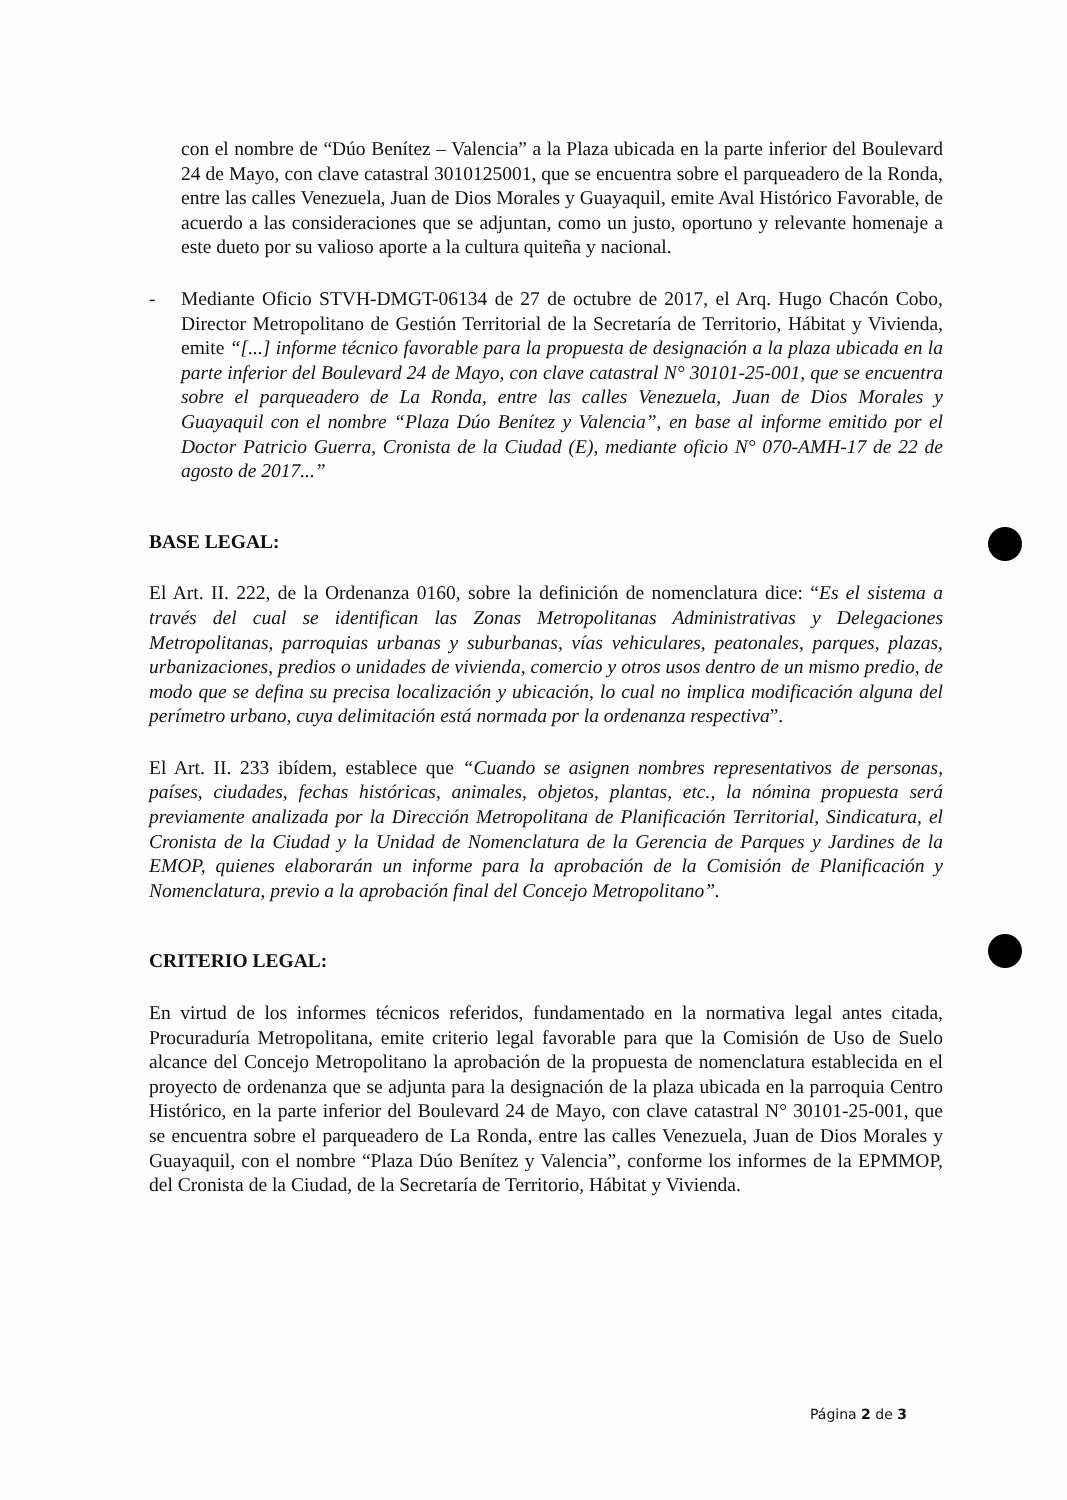con el nombre de “Dúo Benítez – Valencia” a la Plaza ubicada en la parte inferior del Boulevard 24 de Mayo, con clave catastral 3010125001, que se encuentra sobre el parqueadero de la Ronda, entre las calles Venezuela, Juan de Dios Morales y Guayaquil, emite Aval Histórico Favorable, de acuerdo a las consideraciones que se adjuntan, como un justo, oportuno y relevante homenaje a este dueto por su valioso aporte a la cultura quiteña y nacional.
- Mediante Oficio STVH-DMGT-06134 de 27 de octubre de 2017, el Arq. Hugo Chacón Cobo, Director Metropolitano de Gestión Territorial de la Secretaría de Territorio, Hábitat y Vivienda, emite “[...] informe técnico favorable para la propuesta de designación a la plaza ubicada en la parte inferior del Boulevard 24 de Mayo, con clave catastral N° 30101-25-001, que se encuentra sobre el parqueadero de La Ronda, entre las calles Venezuela, Juan de Dios Morales y Guayaquil con el nombre “Plaza Dúo Benítez y Valencia”, en base al informe emitido por el Doctor Patricio Guerra, Cronista de la Ciudad (E), mediante oficio N° 070-AMH-17 de 22 de agosto de 2017...”
BASE LEGAL:
El Art. II. 222, de la Ordenanza 0160, sobre la definición de nomenclatura dice: “Es el sistema a través del cual se identifican las Zonas Metropolitanas Administrativas y Delegaciones Metropolitanas, parroquias urbanas y suburbanas, vías vehiculares, peatonales, parques, plazas, urbanizaciones, predios o unidades de vivienda, comercio y otros usos dentro de un mismo predio, de modo que se defina su precisa localización y ubicación, lo cual no implica modificación alguna del perímetro urbano, cuya delimitación está normada por la ordenanza respectiva”.
El Art. II. 233 ibídem, establece que “Cuando se asignen nombres representativos de personas, países, ciudades, fechas históricas, animales, objetos, plantas, etc., la nómina propuesta será previamente analizada por la Dirección Metropolitana de Planificación Territorial, Sindicatura, el Cronista de la Ciudad y la Unidad de Nomenclatura de la Gerencia de Parques y Jardines de la EMOP, quienes elaborarán un informe para la aprobación de la Comisión de Planificación y Nomenclatura, previo a la aprobación final del Concejo Metropolitano”.
CRITERIO LEGAL:
En virtud de los informes técnicos referidos, fundamentado en la normativa legal antes citada, Procuraduría Metropolitana, emite criterio legal favorable para que la Comisión de Uso de Suelo alcance del Concejo Metropolitano la aprobación de la propuesta de nomenclatura establecida en el proyecto de ordenanza que se adjunta para la designación de la plaza ubicada en la parroquia Centro Histórico, en la parte inferior del Boulevard 24 de Mayo, con clave catastral N° 30101-25-001, que se encuentra sobre el parqueadero de La Ronda, entre las calles Venezuela, Juan de Dios Morales y Guayaquil, con el nombre “Plaza Dúo Benítez y Valencia”, conforme los informes de la EPMMOP, del Cronista de la Ciudad, de la Secretaría de Territorio, Hábitat y Vivienda.
Página 2 de 3